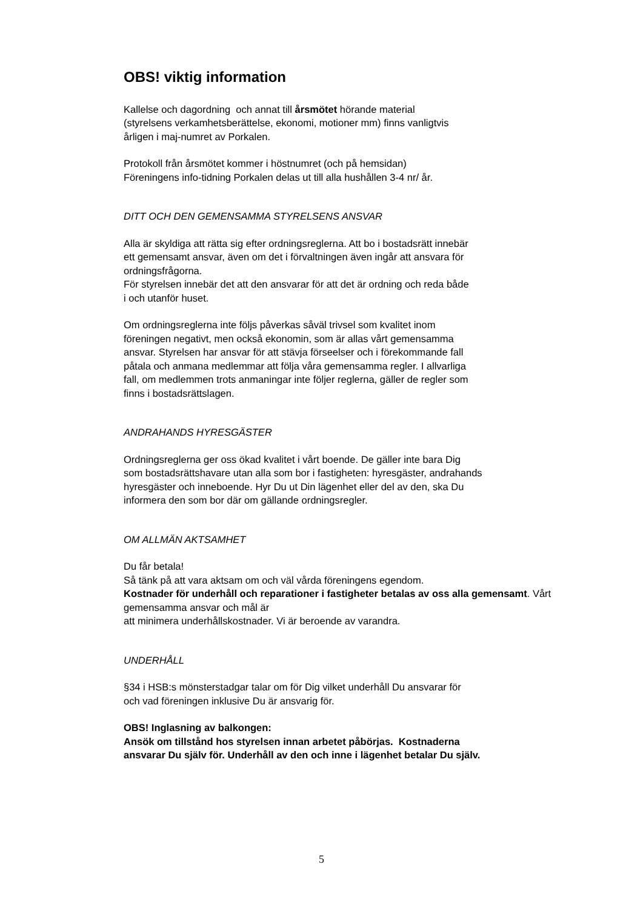OBS! viktig information
Kallelse och dagordning och annat till årsmötet hörande material
(styrelsens verkamhetsberättelse, ekonomi, motioner mm) finns vanligtvis
årligen i maj-numret av Porkalen.
Protokoll från årsmötet kommer i höstnumret (och på hemsidan)
Föreningens info-tidning Porkalen delas ut till alla hushållen 3-4 nr/ år.
DITT OCH DEN GEMENSAMMA STYRELSENS ANSVAR
Alla är skyldiga att rätta sig efter ordningsreglerna. Att bo i bostadsrätt innebär
ett gemensamt ansvar, även om det i förvaltningen även ingår att ansvara för
ordningsfrågorna.
För styrelsen innebär det att den ansvarar för att det är ordning och reda både
i och utanför huset.
Om ordningsreglerna inte följs påverkas såväl trivsel som kvalitet inom
föreningen negativt, men också ekonomin, som är allas vårt gemensamma
ansvar. Styrelsen har ansvar för att stävja förseelser och i förekommande fall
påtala och anmana medlemmar att följa våra gemensamma regler. I allvarliga
fall, om medlemmen trots anmaningar inte följer reglerna, gäller de regler som
finns i bostadsrättslagen.
ANDRAHANDS HYRESGÄSTER
Ordningsreglerna ger oss ökad kvalitet i vårt boende. De gäller inte bara Dig
som bostadsrättshavare utan alla som bor i fastigheten: hyresgäster, andrahands
hyresgäster och inneboende. Hyr Du ut Din lägenhet eller del av den, ska Du
informera den som bor där om gällande ordningsregler.
OM ALLMÄN AKTSAMHET
Du får betala!
Så tänk på att vara aktsam om och väl vårda föreningens egendom.
Kostnader för underhåll och reparationer i fastigheter betalas av oss alla gemensamt. Vårt gemensamma ansvar och mål är
att minimera underhållskostnader. Vi är beroende av varandra.
UNDERHÅLL
§34 i HSB:s mönsterstadgar talar om för Dig vilket underhåll Du ansvarar för
och vad föreningen inklusive Du är ansvarig för.
OBS! Inglasning av balkongen:
Ansök om tillstånd hos styrelsen innan arbetet påbörjas. Kostnaderna
ansvarar Du själv för. Underhåll av den och inne i lägenhet betalar Du själv.
5